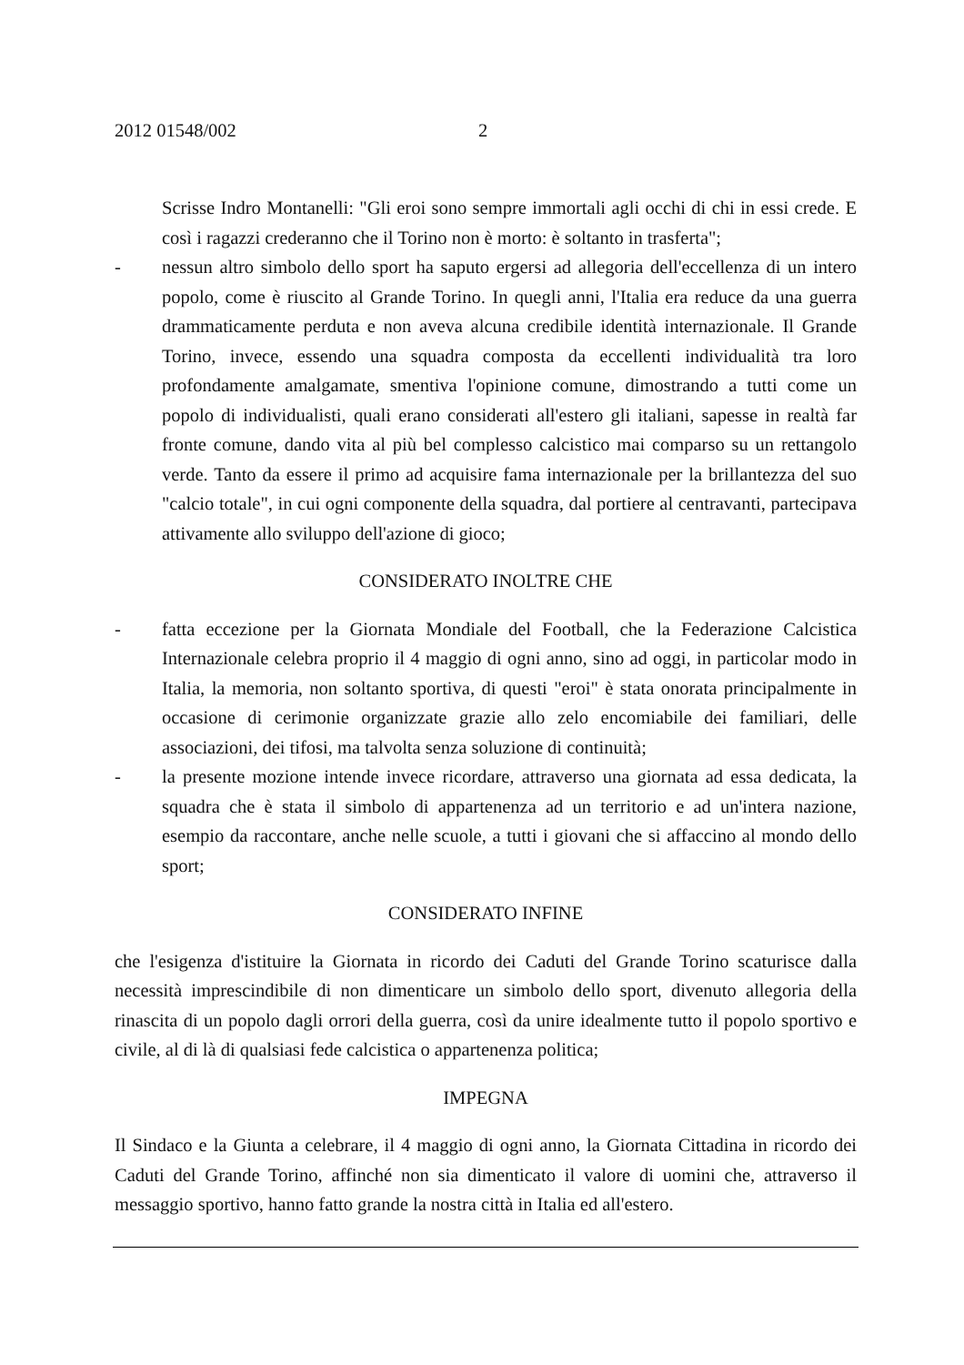2012 01548/002 2
Scrisse Indro Montanelli: "Gli eroi sono sempre immortali agli occhi di chi in essi crede. E così i ragazzi crederanno che il Torino non è morto: è soltanto in trasferta";
- nessun altro simbolo dello sport ha saputo ergersi ad allegoria dell'eccellenza di un intero popolo, come è riuscito al Grande Torino. In quegli anni, l'Italia era reduce da una guerra drammaticamente perduta e non aveva alcuna credibile identità internazionale. Il Grande Torino, invece, essendo una squadra composta da eccellenti individualità tra loro profondamente amalgamate, smentiva l'opinione comune, dimostrando a tutti come un popolo di individualisti, quali erano considerati all'estero gli italiani, sapesse in realtà far fronte comune, dando vita al più bel complesso calcistico mai comparso su un rettangolo verde. Tanto da essere il primo ad acquisire fama internazionale per la brillantezza del suo "calcio totale", in cui ogni componente della squadra, dal portiere al centravanti, partecipava attivamente allo sviluppo dell'azione di gioco;
CONSIDERATO INOLTRE CHE
- fatta eccezione per la Giornata Mondiale del Football, che la Federazione Calcistica Internazionale celebra proprio il 4 maggio di ogni anno, sino ad oggi, in particolar modo in Italia, la memoria, non soltanto sportiva, di questi "eroi" è stata onorata principalmente in occasione di cerimonie organizzate grazie allo zelo encomiabile dei familiari, delle associazioni, dei tifosi, ma talvolta senza soluzione di continuità;
- la presente mozione intende invece ricordare, attraverso una giornata ad essa dedicata, la squadra che è stata il simbolo di appartenenza ad un territorio e ad un'intera nazione, esempio da raccontare, anche nelle scuole, a tutti i giovani che si affaccino al mondo dello sport;
CONSIDERATO INFINE
che l'esigenza d'istituire la Giornata in ricordo dei Caduti del Grande Torino scaturisce dalla necessità imprescindibile di non dimenticare un simbolo dello sport, divenuto allegoria della rinascita di un popolo dagli orrori della guerra, così da unire idealmente tutto il popolo sportivo e civile, al di là di qualsiasi fede calcistica o appartenenza politica;
IMPEGNA
Il Sindaco e la Giunta a celebrare, il 4 maggio di ogni anno, la Giornata Cittadina in ricordo dei Caduti del Grande Torino, affinché non sia dimenticato il valore di uomini che, attraverso il messaggio sportivo, hanno fatto grande la nostra città in Italia ed all'estero.